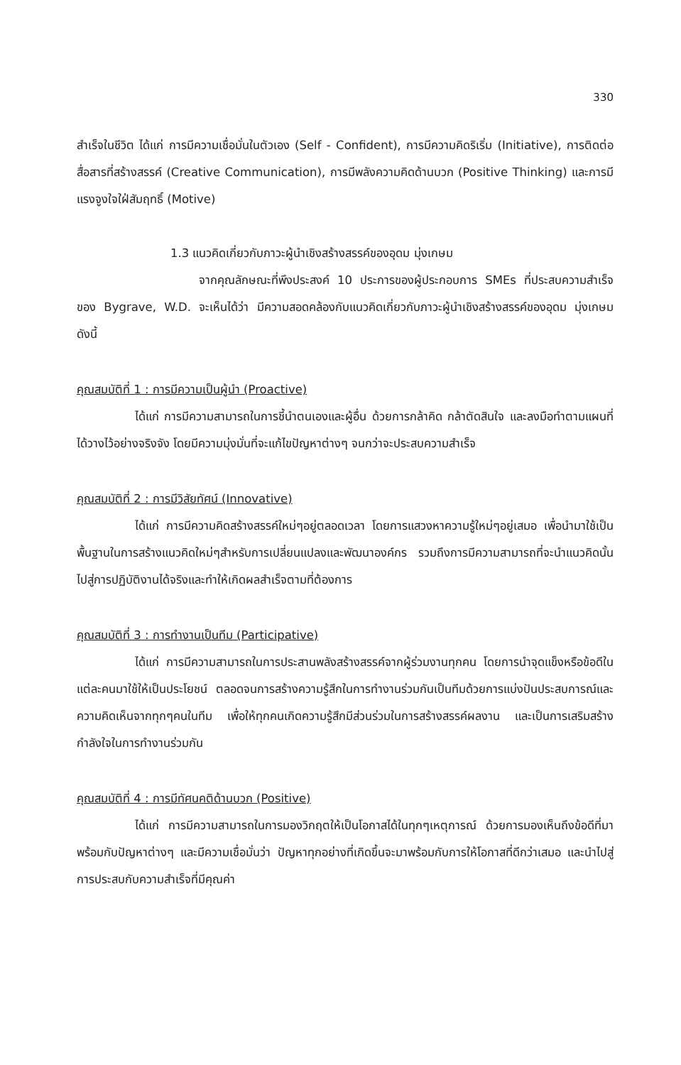330
สำเร็จในชีวิต ได้แก่ การมีความเชื่อมั่นในตัวเอง (Self - Confident), การมีความคิดริเริ่ม (Initiative), การติดต่อสื่อสารที่สร้างสรรค์ (Creative Communication), การมีพลังความคิดด้านบวก (Positive Thinking) และการมีแรงจูงใจใฝ่สัมฤทธิ์ (Motive)
1.3 แนวคิดเกี่ยวกับภาวะผู้นำเชิงสร้างสรรค์ของอุดม มุ่งเกษม
จากคุณลักษณะที่พึงประสงค์ 10 ประการของผู้ประกอบการ SMEs ที่ประสบความสำเร็จของ Bygrave, W.D. จะเห็นได้ว่า มีความสอดคล้องกับแนวคิดเกี่ยวกับภาวะผู้นำเชิงสร้างสรรค์ของอุดม มุ่งเกษม ดังนี้
คุณสมบัติที่ 1 : การมีความเป็นผู้นำ (Proactive)
ได้แก่ การมีความสามารถในการชี้นำตนเองและผู้อื่น ด้วยการกล้าคิด กล้าตัดสินใจ และลงมือทำตามแผนที่ได้วางไว้อย่างจริงจัง โดยมีความมุ่งมั่นที่จะแก้ไขปัญหาต่างๆ จนกว่าจะประสบความสำเร็จ
คุณสมบัติที่ 2 : การมีวิสัยทัศน์ (Innovative)
ได้แก่ การมีความคิดสร้างสรรค์ใหม่ๆอยู่ตลอดเวลา โดยการแสวงหาความรู้ใหม่ๆอยู่เสมอ เพื่อนำมาใช้เป็นพื้นฐานในการสร้างแนวคิดใหม่ๆสำหรับการเปลี่ยนแปลงและพัฒนาองค์กร รวมถึงการมีความสามารถที่จะนำแนวคิดนั้นไปสู่การปฏิบัติงานได้จริงและทำให้เกิดผลสำเร็จตามที่ต้องการ
คุณสมบัติที่ 3 : การทำงานเป็นทีม (Participative)
ได้แก่ การมีความสามารถในการประสานพลังสร้างสรรค์จากผู้ร่วมงานทุกคน โดยการนำจุดแข็งหรือข้อดีในแต่ละคนมาใช้ให้เป็นประโยชน์ ตลอดจนการสร้างความรู้สึกในการทำงานร่วมกันเป็นทีมด้วยการแบ่งปันประสบการณ์และความคิดเห็นจากทุกๆคนในทีม เพื่อให้ทุกคนเกิดความรู้สึกมีส่วนร่วมในการสร้างสรรค์ผลงาน และเป็นการเสริมสร้างกำลังใจในการทำงานร่วมกัน
คุณสมบัติที่ 4 : การมีทัศนคติด้านบวก (Positive)
ได้แก่ การมีความสามารถในการมองวิกฤตให้เป็นโอกาสได้ในทุกๆเหตุการณ์ ด้วยการมองเห็นถึงข้อดีที่มาพร้อมกับปัญหาต่างๆ และมีความเชื่อมั่นว่า ปัญหาทุกอย่างที่เกิดขึ้นจะมาพร้อมกับการให้โอกาสที่ดีกว่าเสมอ และนำไปสู่การประสบกับความสำเร็จที่มีคุณค่า